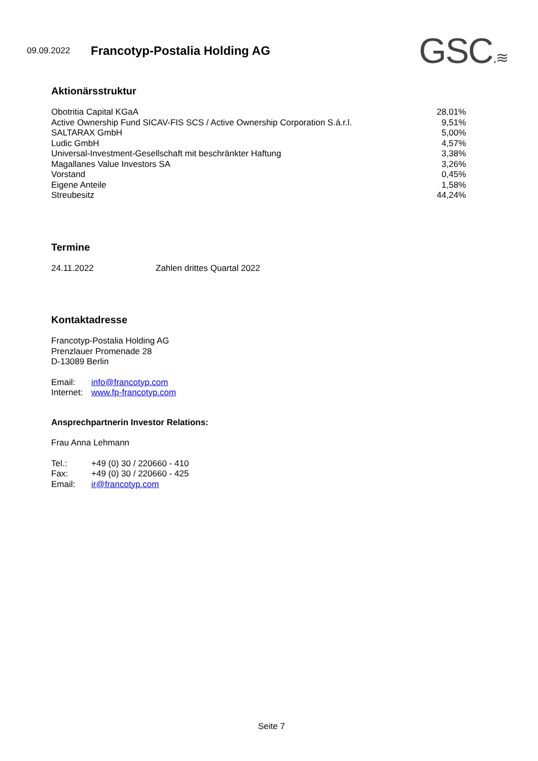09.09.2022
Francotyp-Postalia Holding AG
GSC.≋
Aktionärsstruktur
| Obotritia Capital KGaA | 28,01% |
| Active Ownership Fund SICAV-FIS SCS / Active Ownership Corporation S.á.r.l. | 9,51% |
| SALTARAX GmbH | 5,00% |
| Ludic GmbH | 4,57% |
| Universal-Investment-Gesellschaft mit beschränkter Haftung | 3,38% |
| Magallanes Value Investors SA | 3,26% |
| Vorstand | 0,45% |
| Eigene Anteile | 1,58% |
| Streubesitz | 44,24% |
Termine
| 24.11.2022 | Zahlen drittes Quartal 2022 |
Kontaktadresse
Francotyp-Postalia Holding AG
Prenzlauer Promenade 28
D-13089 Berlin
| Email: | info@francotyp.com |
| Internet: | www.fp-francotyp.com |
Ansprechpartnerin Investor Relations:
Frau Anna Lehmann
| Tel.: | +49 (0) 30 / 220660 - 410 |
| Fax: | +49 (0) 30 / 220660 - 425 |
| Email: | ir@francotyp.com |
Seite 7